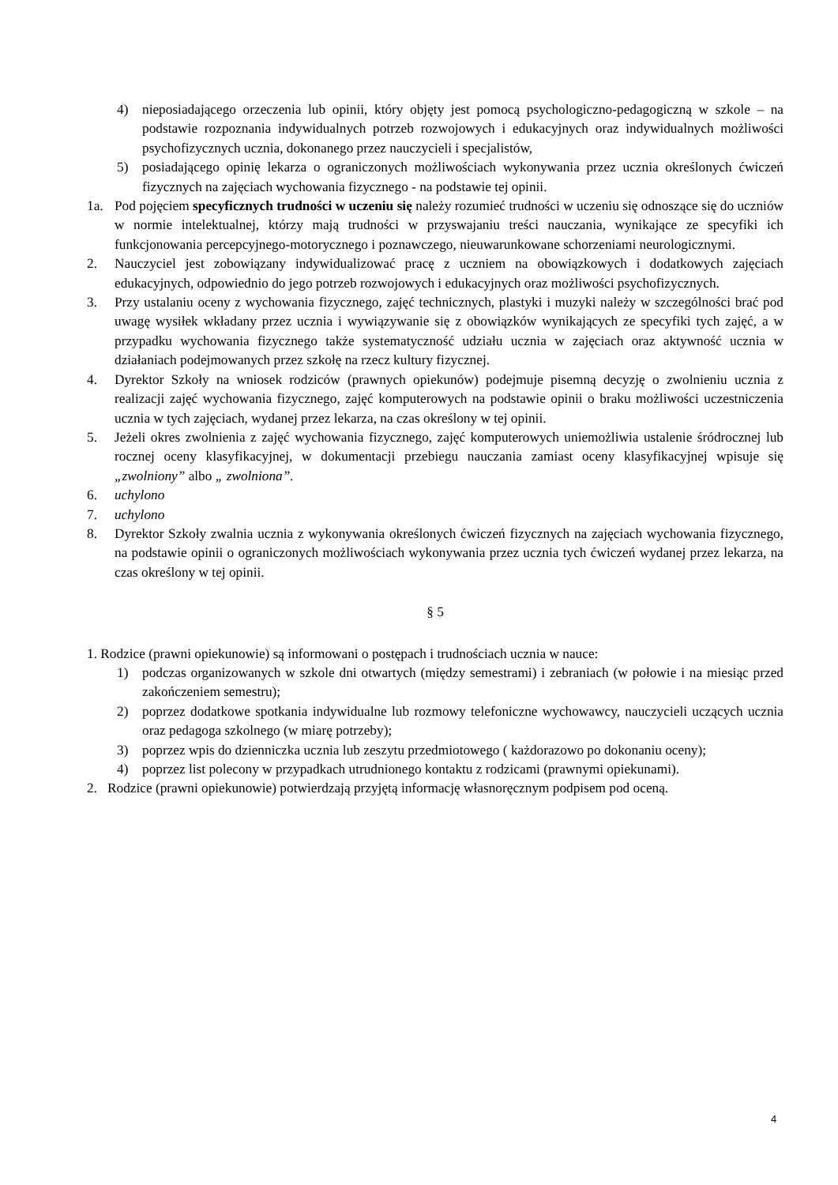4) nieposiadającego orzeczenia lub opinii, który objęty jest pomocą psychologiczno-pedagogiczną w szkole – na podstawie rozpoznania indywidualnych potrzeb rozwojowych i edukacyjnych oraz indywidualnych możliwości psychofizycznych ucznia, dokonanego przez nauczycieli i specjalistów,
5) posiadającego opinię lekarza o ograniczonych możliwościach wykonywania przez ucznia określonych ćwiczeń fizycznych na zajęciach wychowania fizycznego - na podstawie tej opinii.
1a. Pod pojęciem specyficznych trudności w uczeniu się należy rozumieć trudności w uczeniu się odnoszące się do uczniów w normie intelektualnej, którzy mają trudności w przyswajaniu treści nauczania, wynikające ze specyfiki ich funkcjonowania percepcyjnego-motorycznego i poznawczego, nieuwarunkowane schorzeniami neurologicznymi.
2. Nauczyciel jest zobowiązany indywidualizować pracę z uczniem na obowiązkowych i dodatkowych zajęciach edukacyjnych, odpowiednio do jego potrzeb rozwojowych i edukacyjnych oraz możliwości psychofizycznych.
3. Przy ustalaniu oceny z wychowania fizycznego, zajęć technicznych, plastyki i muzyki należy w szczególności brać pod uwagę wysiłek wkładany przez ucznia i wywiązywanie się z obowiązków wynikających ze specyfiki tych zajęć, a w przypadku wychowania fizycznego także systematyczność udziału ucznia w zajęciach oraz aktywność ucznia w działaniach podejmowanych przez szkołę na rzecz kultury fizycznej.
4. Dyrektor Szkoły na wniosek rodziców (prawnych opiekunów) podejmuje pisemną decyzję o zwolnieniu ucznia z realizacji zajęć wychowania fizycznego, zajęć komputerowych na podstawie opinii o braku możliwości uczestniczenia ucznia w tych zajęciach, wydanej przez lekarza, na czas określony w tej opinii.
5. Jeżeli okres zwolnienia z zajęć wychowania fizycznego, zajęć komputerowych uniemożliwia ustalenie śródrocznej lub rocznej oceny klasyfikacyjnej, w dokumentacji przebiegu nauczania zamiast oceny klasyfikacyjnej wpisuje się „zwolniony” albo „ zwolniona”.
6. uchylono
7. uchylono
8. Dyrektor Szkoły zwalnia ucznia z wykonywania określonych ćwiczeń fizycznych na zajęciach wychowania fizycznego, na podstawie opinii o ograniczonych możliwościach wykonywania przez ucznia tych ćwiczeń wydanej przez lekarza, na czas określony w tej opinii.
§ 5
1. Rodzice (prawni opiekunowie) są informowani o postępach i trudnościach ucznia w nauce:
1) podczas organizowanych w szkole dni otwartych (między semestrami) i zebraniach (w połowie i na miesiąc przed zakończeniem semestru);
2) poprzez dodatkowe spotkania indywidualne lub rozmowy telefoniczne wychowawcy, nauczycieli uczących ucznia oraz pedagoga szkolnego (w miarę potrzeby);
3) poprzez wpis do dzienniczka ucznia lub zeszytu przedmiotowego ( każdorazowo po dokonaniu oceny);
4) poprzez list polecony w przypadkach utrudnionego kontaktu z rodzicami (prawnymi opiekunami).
2. Rodzice (prawni opiekunowie) potwierdzają przyjętą informację własnoręcznym podpisem pod oceną.
4